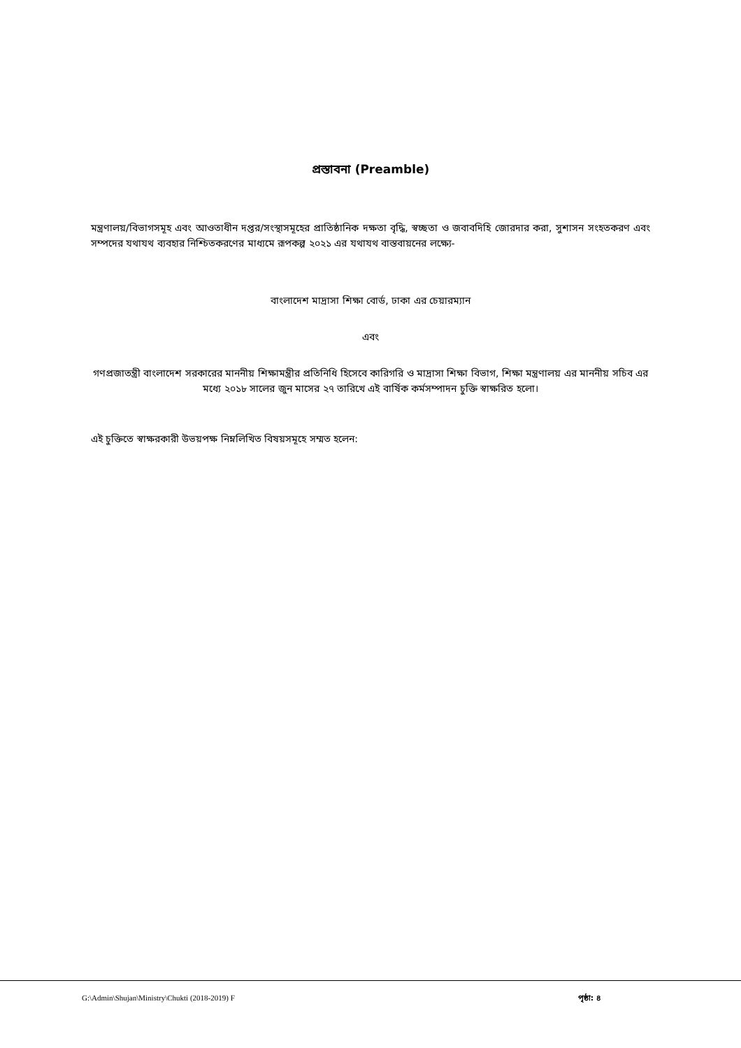প্রস্তাবনা (Preamble)
মন্ত্রণালয়/বিভাগসমূহ এবং আওতাধীন দপ্তর/সংস্থাসমূহের প্রাতিষ্ঠানিক দক্ষতা বৃদ্ধি, স্বচ্ছতা ও জবাবদিহি জোরদার করা, সুশাসন সংহতকরণ এবং সম্পদের যথাযথ ব্যবহার নিশ্চিতকরণের মাধ্যমে রূপকল্প ২০২১ এর যথাযথ বাস্তবায়নের লক্ষ্যে-
বাংলাদেশ মাদ্রাসা শিক্ষা বোর্ড, ঢাকা এর চেয়ারম্যান
এবং
গণপ্রজাতন্ত্রী বাংলাদেশ সরকারের মাননীয় শিক্ষামন্ত্রীর প্রতিনিধি হিসেবে কারিগরি ও মাদ্রাসা শিক্ষা বিভাগ, শিক্ষা মন্ত্রণালয় এর মাননীয় সচিব এর মধ্যে ২০১৮ সালের জুন মাসের ২৭ তারিখে এই বার্ষিক কর্মসম্পাদন চুক্তি স্বাক্ষরিত হলো।
এই চুক্তিতে স্বাক্ষরকারী উভয়পক্ষ নিম্নলিখিত বিষয়সমূহে সম্মত হলেন:
G:\Admin\Shujan\Ministry\Chukti (2018-2019) F পৃষ্ঠা: ৪